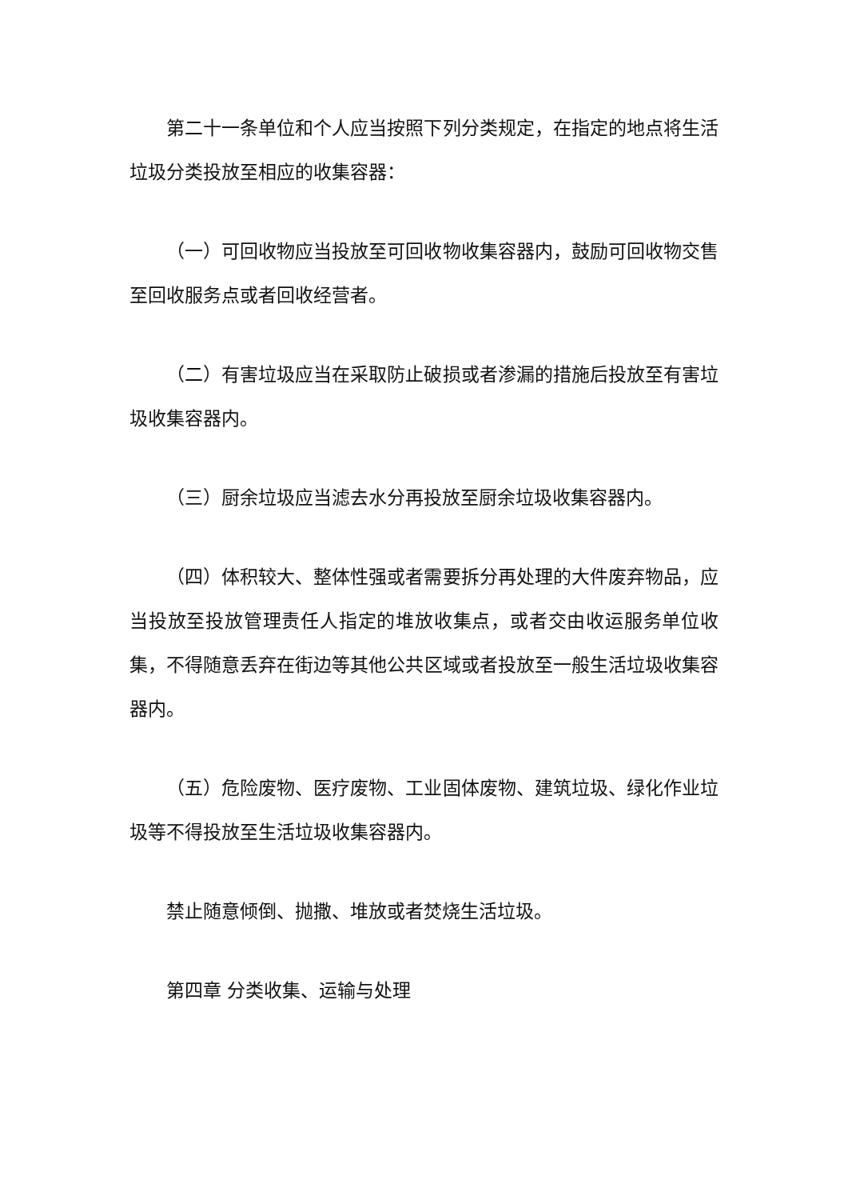第二十一条单位和个人应当按照下列分类规定，在指定的地点将生活垃圾分类投放至相应的收集容器：
（一）可回收物应当投放至可回收物收集容器内，鼓励可回收物交售至回收服务点或者回收经营者。
（二）有害垃圾应当在采取防止破损或者渗漏的措施后投放至有害垃圾收集容器内。
（三）厨余垃圾应当滤去水分再投放至厨余垃圾收集容器内。
（四）体积较大、整体性强或者需要拆分再处理的大件废弃物品，应当投放至投放管理责任人指定的堆放收集点，或者交由收运服务单位收集，不得随意丢弃在街边等其他公共区域或者投放至一般生活垃圾收集容器内。
（五）危险废物、医疗废物、工业固体废物、建筑垃圾、绿化作业垃圾等不得投放至生活垃圾收集容器内。
禁止随意倾倒、抛撒、堆放或者焚烧生活垃圾。
第四章 分类收集、运输与处理